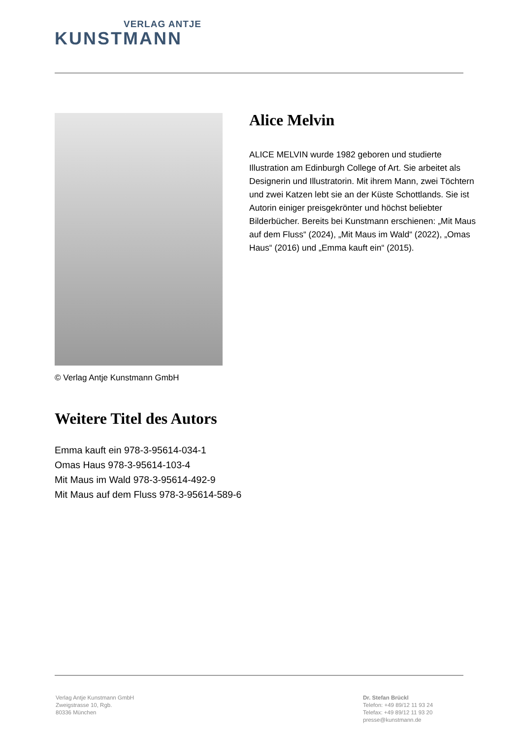VERLAG ANTJE
KUNSTMANN
© Verlag Antje Kunstmann GmbH
Alice Melvin
ALICE MELVIN wurde 1982 geboren und studierte Illustration am Edinburgh College of Art. Sie arbeitet als Designerin und Illustratorin. Mit ihrem Mann, zwei Töchtern und zwei Katzen lebt sie an der Küste Schottlands. Sie ist Autorin einiger preisgekrönter und höchst beliebter Bilderbücher. Bereits bei Kunstmann erschienen: „Mit Maus auf dem Fluss“ (2024), „Mit Maus im Wald“ (2022), „Omas Haus“ (2016) und „Emma kauft ein“ (2015).
Weitere Titel des Autors
Emma kauft ein 978-3-95614-034-1
Omas Haus 978-3-95614-103-4
Mit Maus im Wald 978-3-95614-492-9
Mit Maus auf dem Fluss 978-3-95614-589-6
Verlag Antje Kunstmann GmbH
Zweigstrasse 10, Rgb.
80336 München
Dr. Stefan Brückl
Telefon: +49 89/12 11 93 24
Telefax: +49 89/12 11 93 20
presse@kunstmann.de